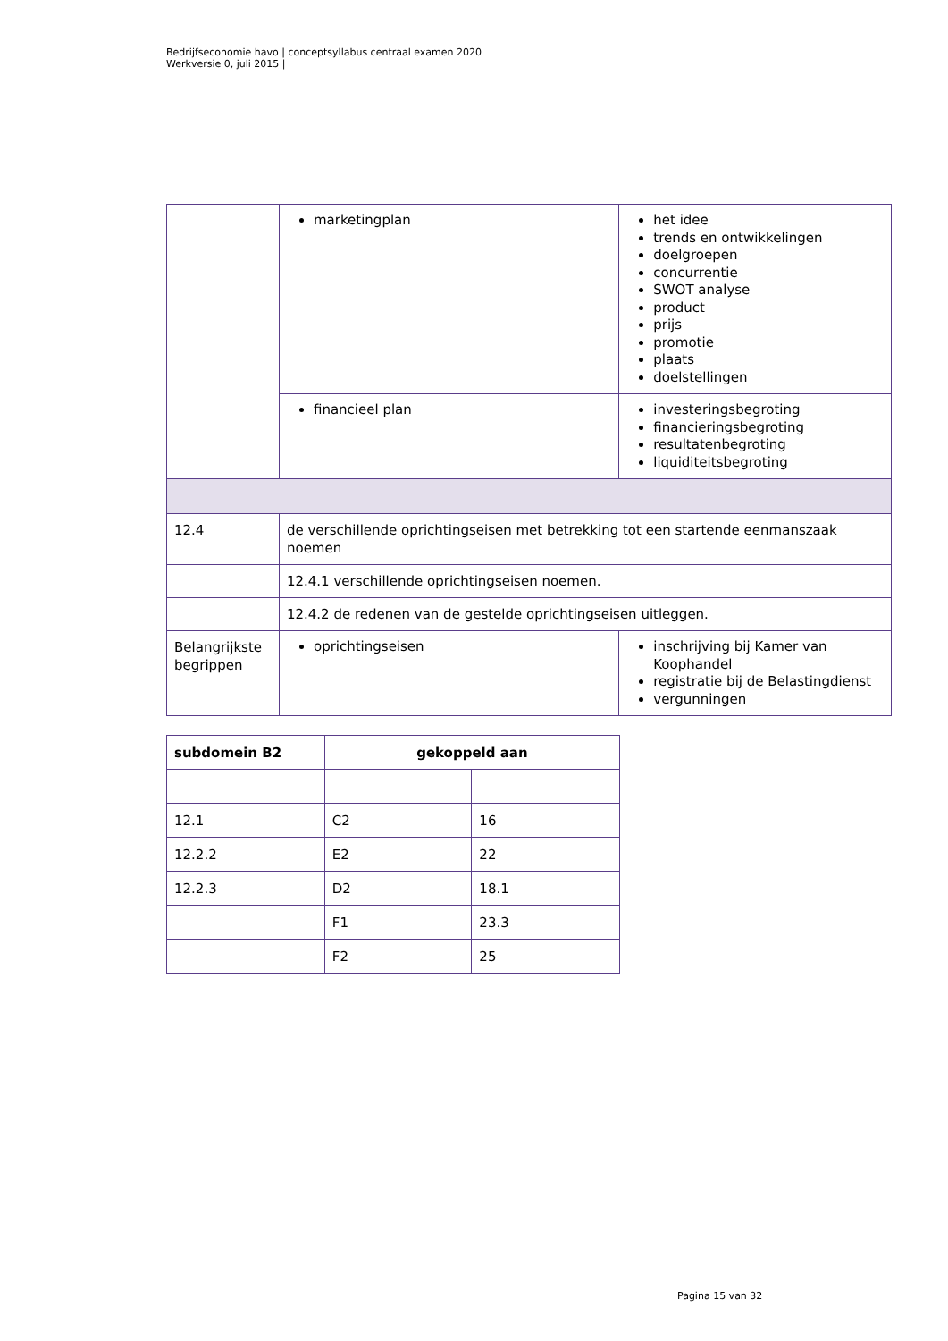Bedrijfseconomie havo | conceptsyllabus centraal examen 2020
Werkversie 0, juli 2015 |
| | marketingplan | het idee trends en ontwikkelingen doelgroepen concurrentie SWOT analyse product prijs promotie plaats doelstellingen |
| | financieel plan | investeringsbegroting financieringsbegroting resultatenbegroting liquiditeitsbegroting |
| 12.4 | de verschillende oprichtingseisen met betrekking tot een startende eenmanszaak noemen | |
| | 12.4.1 verschillende oprichtingseisen noemen. | |
| | 12.4.2 de redenen van de gestelde oprichtingseisen uitleggen. | |
| Belangrijkste begrippen | oprichtingseisen | inschrijving bij Kamer van Koophandel registratie bij de Belastingdienst vergunningen |
| subdomein B2 | gekoppeld aan | |
| --- | --- | --- |
| 12.1 | C2 | 16 |
| 12.2.2 | E2 | 22 |
| 12.2.3 | D2 | 18.1 |
| | F1 | 23.3 |
| | F2 | 25 |
Pagina 15 van 32